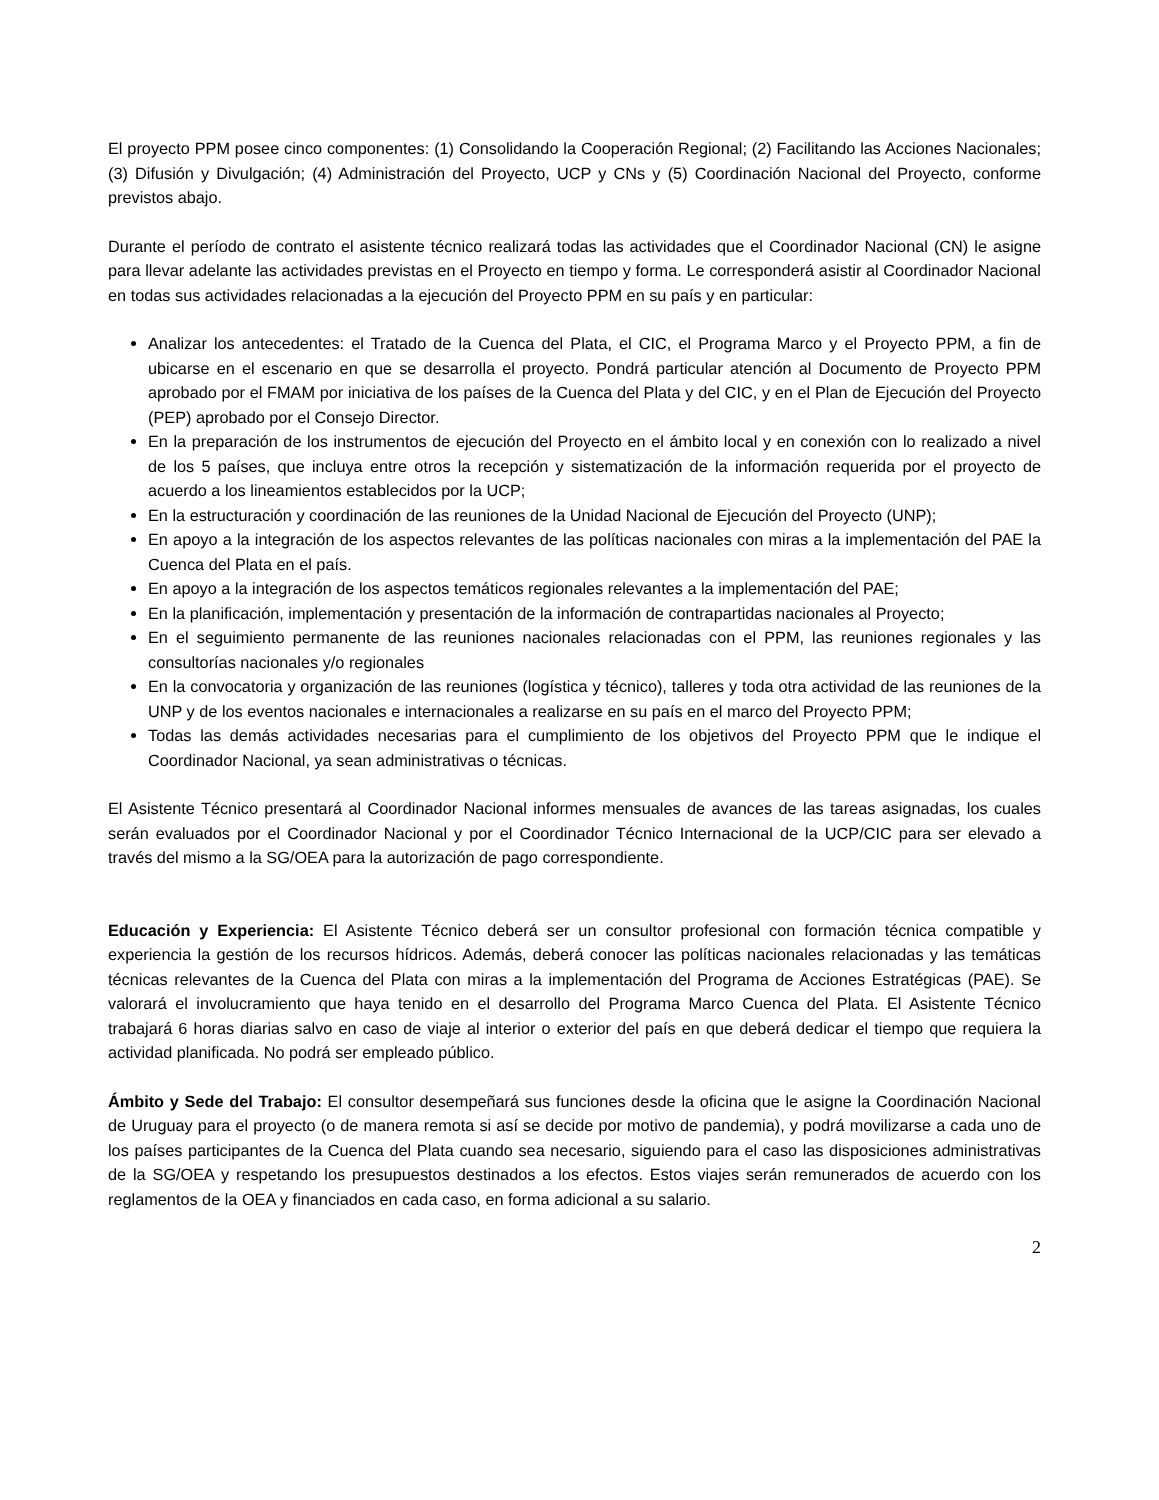El proyecto PPM posee cinco componentes: (1) Consolidando la Cooperación Regional; (2) Facilitando las Acciones Nacionales; (3) Difusión y Divulgación; (4) Administración del Proyecto, UCP y CNs y (5) Coordinación Nacional del Proyecto, conforme previstos abajo.
Durante el período de contrato el asistente técnico realizará todas las actividades que el Coordinador Nacional (CN) le asigne para llevar adelante las actividades previstas en el Proyecto en tiempo y forma. Le corresponderá asistir al Coordinador Nacional en todas sus actividades relacionadas a la ejecución del Proyecto PPM en su país y en particular:
Analizar los antecedentes: el Tratado de la Cuenca del Plata, el CIC, el Programa Marco y el Proyecto PPM, a fin de ubicarse en el escenario en que se desarrolla el proyecto. Pondrá particular atención al Documento de Proyecto PPM aprobado por el FMAM por iniciativa de los países de la Cuenca del Plata y del CIC, y en el Plan de Ejecución del Proyecto (PEP) aprobado por el Consejo Director.
En la preparación de los instrumentos de ejecución del Proyecto en el ámbito local y en conexión con lo realizado a nivel de los 5 países, que incluya entre otros la recepción y sistematización de la información requerida por el proyecto de acuerdo a los lineamientos establecidos por la UCP;
En la estructuración y coordinación de las reuniones de la Unidad Nacional de Ejecución del Proyecto (UNP);
En apoyo a la integración de los aspectos relevantes de las políticas nacionales con miras a la implementación del PAE la Cuenca del Plata en el país.
En apoyo a la integración de los aspectos temáticos regionales relevantes a la implementación del PAE;
En la planificación, implementación y presentación de la información de contrapartidas nacionales al Proyecto;
En el seguimiento permanente de las reuniones nacionales relacionadas con el PPM, las reuniones regionales y las consultorías nacionales y/o regionales
En la convocatoria y organización de las reuniones (logística y técnico), talleres y toda otra actividad de las reuniones de la UNP y de los eventos nacionales e internacionales a realizarse en su país en el marco del Proyecto PPM;
Todas las demás actividades necesarias para el cumplimiento de los objetivos del Proyecto PPM que le indique el Coordinador Nacional, ya sean administrativas o técnicas.
El Asistente Técnico presentará al Coordinador Nacional informes mensuales de avances de las tareas asignadas, los cuales serán evaluados por el Coordinador Nacional y por el Coordinador Técnico Internacional de la UCP/CIC para ser elevado a través del mismo a la SG/OEA para la autorización de pago correspondiente.
Educación y Experiencia: El Asistente Técnico deberá ser un consultor profesional con formación técnica compatible y experiencia la gestión de los recursos hídricos. Además, deberá conocer las políticas nacionales relacionadas y las temáticas técnicas relevantes de la Cuenca del Plata con miras a la implementación del Programa de Acciones Estratégicas (PAE). Se valorará el involucramiento que haya tenido en el desarrollo del Programa Marco Cuenca del Plata. El Asistente Técnico trabajará 6 horas diarias salvo en caso de viaje al interior o exterior del país en que deberá dedicar el tiempo que requiera la actividad planificada. No podrá ser empleado público.
Ámbito y Sede del Trabajo: El consultor desempeñará sus funciones desde la oficina que le asigne la Coordinación Nacional de Uruguay para el proyecto (o de manera remota si así se decide por motivo de pandemia), y podrá movilizarse a cada uno de los países participantes de la Cuenca del Plata cuando sea necesario, siguiendo para el caso las disposiciones administrativas de la SG/OEA y respetando los presupuestos destinados a los efectos. Estos viajes serán remunerados de acuerdo con los reglamentos de la OEA y financiados en cada caso, en forma adicional a su salario.
2